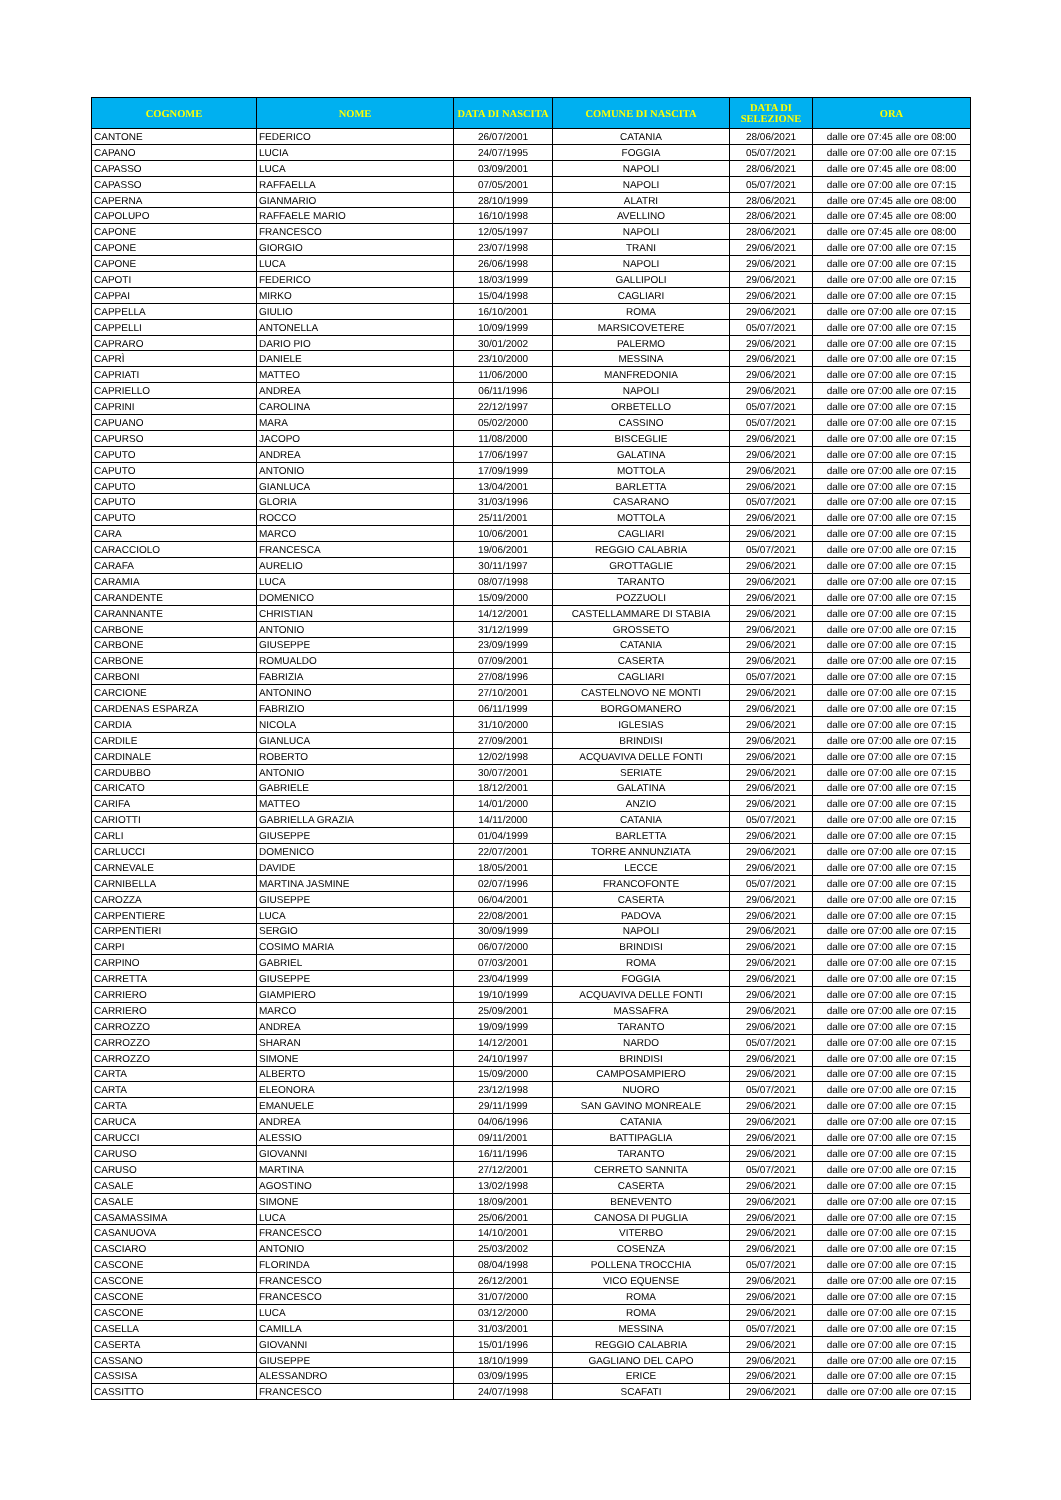| COGNOME | NOME | DATA DI NASCITA | COMUNE DI NASCITA | DATA DI SELEZIONE | ORA |
| --- | --- | --- | --- | --- | --- |
| CANTONE | FEDERICO | 26/07/2001 | CATANIA | 28/06/2021 | dalle ore 07:45 alle ore 08:00 |
| CAPANO | LUCIA | 24/07/1995 | FOGGIA | 05/07/2021 | dalle ore 07:00 alle ore 07:15 |
| CAPASSO | LUCA | 03/09/2001 | NAPOLI | 28/06/2021 | dalle ore 07:45 alle ore 08:00 |
| CAPASSO | RAFFAELLA | 07/05/2001 | NAPOLI | 05/07/2021 | dalle ore 07:00 alle ore 07:15 |
| CAPERNA | GIANMARIO | 28/10/1999 | ALATRI | 28/06/2021 | dalle ore 07:45 alle ore 08:00 |
| CAPOLUPO | RAFFAELE MARIO | 16/10/1998 | AVELLINO | 28/06/2021 | dalle ore 07:45 alle ore 08:00 |
| CAPONE | FRANCESCO | 12/05/1997 | NAPOLI | 28/06/2021 | dalle ore 07:45 alle ore 08:00 |
| CAPONE | GIORGIO | 23/07/1998 | TRANI | 29/06/2021 | dalle ore 07:00 alle ore 07:15 |
| CAPONE | LUCA | 26/06/1998 | NAPOLI | 29/06/2021 | dalle ore 07:00 alle ore 07:15 |
| CAPOTI | FEDERICO | 18/03/1999 | GALLIPOLI | 29/06/2021 | dalle ore 07:00 alle ore 07:15 |
| CAPPAI | MIRKO | 15/04/1998 | CAGLIARI | 29/06/2021 | dalle ore 07:00 alle ore 07:15 |
| CAPPELLA | GIULIO | 16/10/2001 | ROMA | 29/06/2021 | dalle ore 07:00 alle ore 07:15 |
| CAPPELLI | ANTONELLA | 10/09/1999 | MARSICOVETERE | 05/07/2021 | dalle ore 07:00 alle ore 07:15 |
| CAPRARO | DARIO PIO | 30/01/2002 | PALERMO | 29/06/2021 | dalle ore 07:00 alle ore 07:15 |
| CAPRÌ | DANIELE | 23/10/2000 | MESSINA | 29/06/2021 | dalle ore 07:00 alle ore 07:15 |
| CAPRIATI | MATTEO | 11/06/2000 | MANFREDONIA | 29/06/2021 | dalle ore 07:00 alle ore 07:15 |
| CAPRIELLO | ANDREA | 06/11/1996 | NAPOLI | 29/06/2021 | dalle ore 07:00 alle ore 07:15 |
| CAPRINI | CAROLINA | 22/12/1997 | ORBETELLO | 05/07/2021 | dalle ore 07:00 alle ore 07:15 |
| CAPUANO | MARA | 05/02/2000 | CASSINO | 05/07/2021 | dalle ore 07:00 alle ore 07:15 |
| CAPURSO | JACOPO | 11/08/2000 | BISCEGLIE | 29/06/2021 | dalle ore 07:00 alle ore 07:15 |
| CAPUTO | ANDREA | 17/06/1997 | GALATINA | 29/06/2021 | dalle ore 07:00 alle ore 07:15 |
| CAPUTO | ANTONIO | 17/09/1999 | MOTTOLA | 29/06/2021 | dalle ore 07:00 alle ore 07:15 |
| CAPUTO | GIANLUCA | 13/04/2001 | BARLETTA | 29/06/2021 | dalle ore 07:00 alle ore 07:15 |
| CAPUTO | GLORIA | 31/03/1996 | CASARANO | 05/07/2021 | dalle ore 07:00 alle ore 07:15 |
| CAPUTO | ROCCO | 25/11/2001 | MOTTOLA | 29/06/2021 | dalle ore 07:00 alle ore 07:15 |
| CARA | MARCO | 10/06/2001 | CAGLIARI | 29/06/2021 | dalle ore 07:00 alle ore 07:15 |
| CARACCIOLO | FRANCESCA | 19/06/2001 | REGGIO CALABRIA | 05/07/2021 | dalle ore 07:00 alle ore 07:15 |
| CARAFA | AURELIO | 30/11/1997 | GROTTAGLIE | 29/06/2021 | dalle ore 07:00 alle ore 07:15 |
| CARAMIA | LUCA | 08/07/1998 | TARANTO | 29/06/2021 | dalle ore 07:00 alle ore 07:15 |
| CARANDENTE | DOMENICO | 15/09/2000 | POZZUOLI | 29/06/2021 | dalle ore 07:00 alle ore 07:15 |
| CARANNANTE | CHRISTIAN | 14/12/2001 | CASTELLAMMARE DI STABIA | 29/06/2021 | dalle ore 07:00 alle ore 07:15 |
| CARBONE | ANTONIO | 31/12/1999 | GROSSETO | 29/06/2021 | dalle ore 07:00 alle ore 07:15 |
| CARBONE | GIUSEPPE | 23/09/1999 | CATANIA | 29/06/2021 | dalle ore 07:00 alle ore 07:15 |
| CARBONE | ROMUALDO | 07/09/2001 | CASERTA | 29/06/2021 | dalle ore 07:00 alle ore 07:15 |
| CARBONI | FABRIZIA | 27/08/1996 | CAGLIARI | 05/07/2021 | dalle ore 07:00 alle ore 07:15 |
| CARCIONE | ANTONINO | 27/10/2001 | CASTELNOVO NE MONTI | 29/06/2021 | dalle ore 07:00 alle ore 07:15 |
| CARDENAS ESPARZA | FABRIZIO | 06/11/1999 | BORGOMANERO | 29/06/2021 | dalle ore 07:00 alle ore 07:15 |
| CARDIA | NICOLA | 31/10/2000 | IGLESIAS | 29/06/2021 | dalle ore 07:00 alle ore 07:15 |
| CARDILE | GIANLUCA | 27/09/2001 | BRINDISI | 29/06/2021 | dalle ore 07:00 alle ore 07:15 |
| CARDINALE | ROBERTO | 12/02/1998 | ACQUAVIVA DELLE FONTI | 29/06/2021 | dalle ore 07:00 alle ore 07:15 |
| CARDUBBO | ANTONIO | 30/07/2001 | SERIATE | 29/06/2021 | dalle ore 07:00 alle ore 07:15 |
| CARICATO | GABRIELE | 18/12/2001 | GALATINA | 29/06/2021 | dalle ore 07:00 alle ore 07:15 |
| CARIFA | MATTEO | 14/01/2000 | ANZIO | 29/06/2021 | dalle ore 07:00 alle ore 07:15 |
| CARIOTTI | GABRIELLA GRAZIA | 14/11/2000 | CATANIA | 05/07/2021 | dalle ore 07:00 alle ore 07:15 |
| CARLI | GIUSEPPE | 01/04/1999 | BARLETTA | 29/06/2021 | dalle ore 07:00 alle ore 07:15 |
| CARLUCCI | DOMENICO | 22/07/2001 | TORRE ANNUNZIATA | 29/06/2021 | dalle ore 07:00 alle ore 07:15 |
| CARNEVALE | DAVIDE | 18/05/2001 | LECCE | 29/06/2021 | dalle ore 07:00 alle ore 07:15 |
| CARNIBELLA | MARTINA JASMINE | 02/07/1996 | FRANCOFONTE | 05/07/2021 | dalle ore 07:00 alle ore 07:15 |
| CAROZZA | GIUSEPPE | 06/04/2001 | CASERTA | 29/06/2021 | dalle ore 07:00 alle ore 07:15 |
| CARPENTIERE | LUCA | 22/08/2001 | PADOVA | 29/06/2021 | dalle ore 07:00 alle ore 07:15 |
| CARPENTIERI | SERGIO | 30/09/1999 | NAPOLI | 29/06/2021 | dalle ore 07:00 alle ore 07:15 |
| CARPI | COSIMO MARIA | 06/07/2000 | BRINDISI | 29/06/2021 | dalle ore 07:00 alle ore 07:15 |
| CARPINO | GABRIEL | 07/03/2001 | ROMA | 29/06/2021 | dalle ore 07:00 alle ore 07:15 |
| CARRETTA | GIUSEPPE | 23/04/1999 | FOGGIA | 29/06/2021 | dalle ore 07:00 alle ore 07:15 |
| CARRIERO | GIAMPIERO | 19/10/1999 | ACQUAVIVA DELLE FONTI | 29/06/2021 | dalle ore 07:00 alle ore 07:15 |
| CARRIERO | MARCO | 25/09/2001 | MASSAFRA | 29/06/2021 | dalle ore 07:00 alle ore 07:15 |
| CARROZZO | ANDREA | 19/09/1999 | TARANTO | 29/06/2021 | dalle ore 07:00 alle ore 07:15 |
| CARROZZO | SHARAN | 14/12/2001 | NARDO | 05/07/2021 | dalle ore 07:00 alle ore 07:15 |
| CARROZZO | SIMONE | 24/10/1997 | BRINDISI | 29/06/2021 | dalle ore 07:00 alle ore 07:15 |
| CARTA | ALBERTO | 15/09/2000 | CAMPOSAMPIERO | 29/06/2021 | dalle ore 07:00 alle ore 07:15 |
| CARTA | ELEONORA | 23/12/1998 | NUORO | 05/07/2021 | dalle ore 07:00 alle ore 07:15 |
| CARTA | EMANUELE | 29/11/1999 | SAN GAVINO MONREALE | 29/06/2021 | dalle ore 07:00 alle ore 07:15 |
| CARUCA | ANDREA | 04/06/1996 | CATANIA | 29/06/2021 | dalle ore 07:00 alle ore 07:15 |
| CARUCCI | ALESSIO | 09/11/2001 | BATTIPAGLIA | 29/06/2021 | dalle ore 07:00 alle ore 07:15 |
| CARUSO | GIOVANNI | 16/11/1996 | TARANTO | 29/06/2021 | dalle ore 07:00 alle ore 07:15 |
| CARUSO | MARTINA | 27/12/2001 | CERRETO SANNITA | 05/07/2021 | dalle ore 07:00 alle ore 07:15 |
| CASALE | AGOSTINO | 13/02/1998 | CASERTA | 29/06/2021 | dalle ore 07:00 alle ore 07:15 |
| CASALE | SIMONE | 18/09/2001 | BENEVENTO | 29/06/2021 | dalle ore 07:00 alle ore 07:15 |
| CASAMASSIMA | LUCA | 25/06/2001 | CANOSA DI PUGLIA | 29/06/2021 | dalle ore 07:00 alle ore 07:15 |
| CASANUOVA | FRANCESCO | 14/10/2001 | VITERBO | 29/06/2021 | dalle ore 07:00 alle ore 07:15 |
| CASCIARO | ANTONIO | 25/03/2002 | COSENZA | 29/06/2021 | dalle ore 07:00 alle ore 07:15 |
| CASCONE | FLORINDA | 08/04/1998 | POLLENA TROCCHIA | 05/07/2021 | dalle ore 07:00 alle ore 07:15 |
| CASCONE | FRANCESCO | 26/12/2001 | VICO EQUENSE | 29/06/2021 | dalle ore 07:00 alle ore 07:15 |
| CASCONE | FRANCESCO | 31/07/2000 | ROMA | 29/06/2021 | dalle ore 07:00 alle ore 07:15 |
| CASCONE | LUCA | 03/12/2000 | ROMA | 29/06/2021 | dalle ore 07:00 alle ore 07:15 |
| CASELLA | CAMILLA | 31/03/2001 | MESSINA | 05/07/2021 | dalle ore 07:00 alle ore 07:15 |
| CASERTA | GIOVANNI | 15/01/1996 | REGGIO CALABRIA | 29/06/2021 | dalle ore 07:00 alle ore 07:15 |
| CASSANO | GIUSEPPE | 18/10/1999 | GAGLIANO DEL CAPO | 29/06/2021 | dalle ore 07:00 alle ore 07:15 |
| CASSISA | ALESSANDRO | 03/09/1995 | ERICE | 29/06/2021 | dalle ore 07:00 alle ore 07:15 |
| CASSITTO | FRANCESCO | 24/07/1998 | SCAFATI | 29/06/2021 | dalle ore 07:00 alle ore 07:15 |